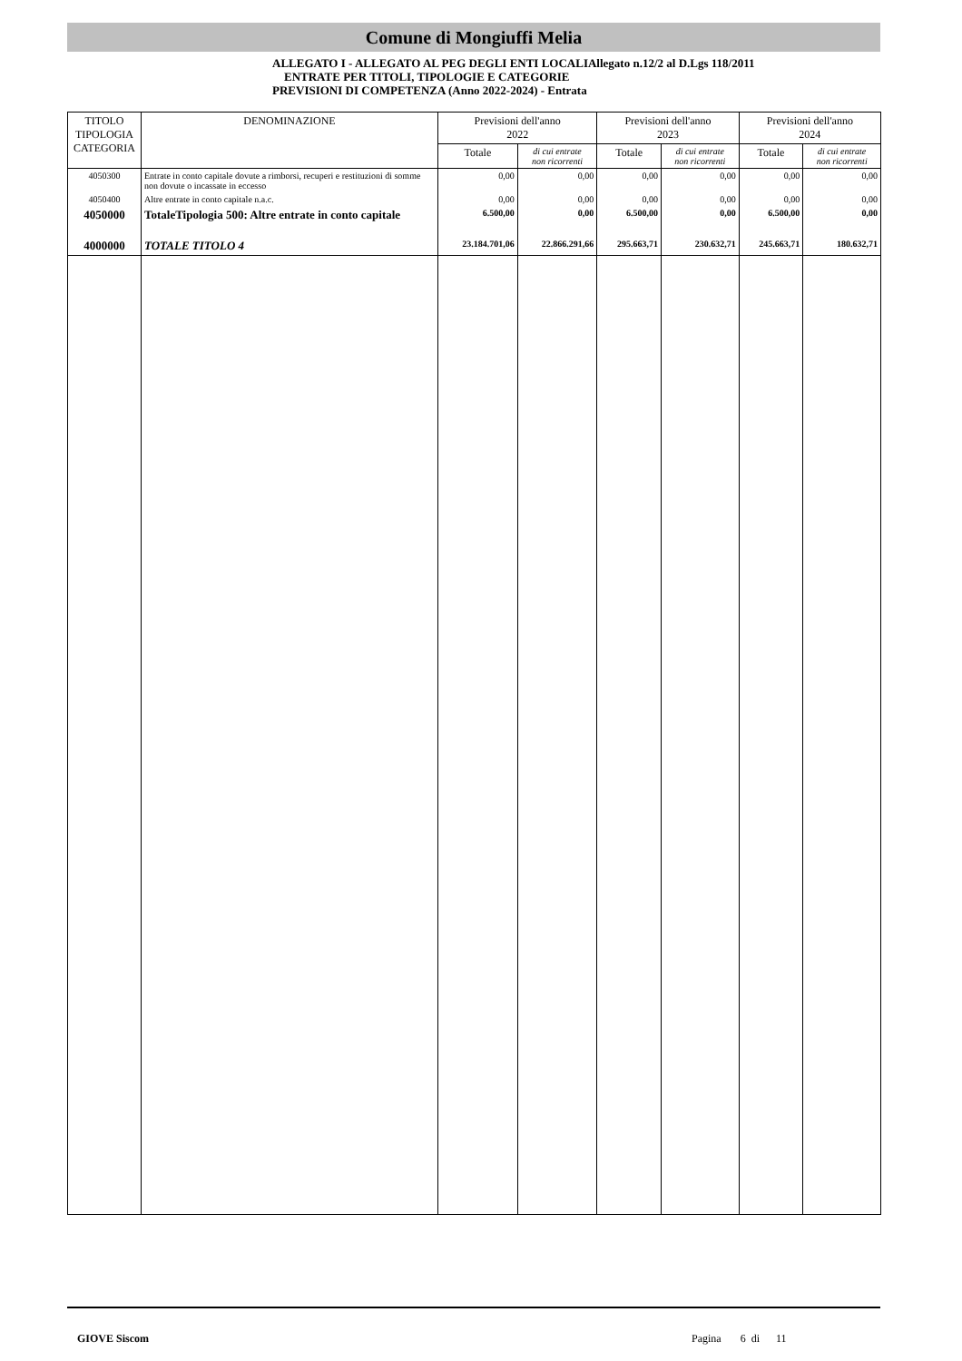Comune di Mongiuffi Melia
ALLEGATO I - ALLEGATO AL PEG DEGLI ENTI LOCALIAllegato n.12/2 al D.Lgs 118/2011
ENTRATE PER TITOLI, TIPOLOGIE E CATEGORIE
PREVISIONI DI COMPETENZA (Anno 2022-2024) - Entrata
| TITOLO TIPOLOGIA CATEGORIA | DENOMINAZIONE | Previsioni dell'anno 2022 | | Previsioni dell'anno 2023 | | Previsioni dell'anno 2024 | |
| --- | --- | --- | --- | --- | --- | --- | --- |
| | | Totale | di cui entrate non ricorrenti | Totale | di cui entrate non ricorrenti | Totale | di cui entrate non ricorrenti |
| 4050300 | Entrate in conto capitale dovute a rimborsi, recuperi e restituzioni di somme non dovute o incassate in eccesso | 0,00 | 0,00 | 0,00 | 0,00 | 0,00 | 0,00 |
| 4050400 | Altre entrate in conto capitale n.a.c. | 0,00 | 0,00 | 0,00 | 0,00 | 0,00 | 0,00 |
| 4050000 | TotaleTipologia 500: Altre entrate in conto capitale | 6.500,00 | 0,00 | 6.500,00 | 0,00 | 6.500,00 | 0,00 |
| 4000000 | TOTALE TITOLO 4 | 23.184.701,06 | 22.866.291,66 | 295.663,71 | 230.632,71 | 245.663,71 | 180.632,71 |
GIOVE Siscom Pagina 6 di 11